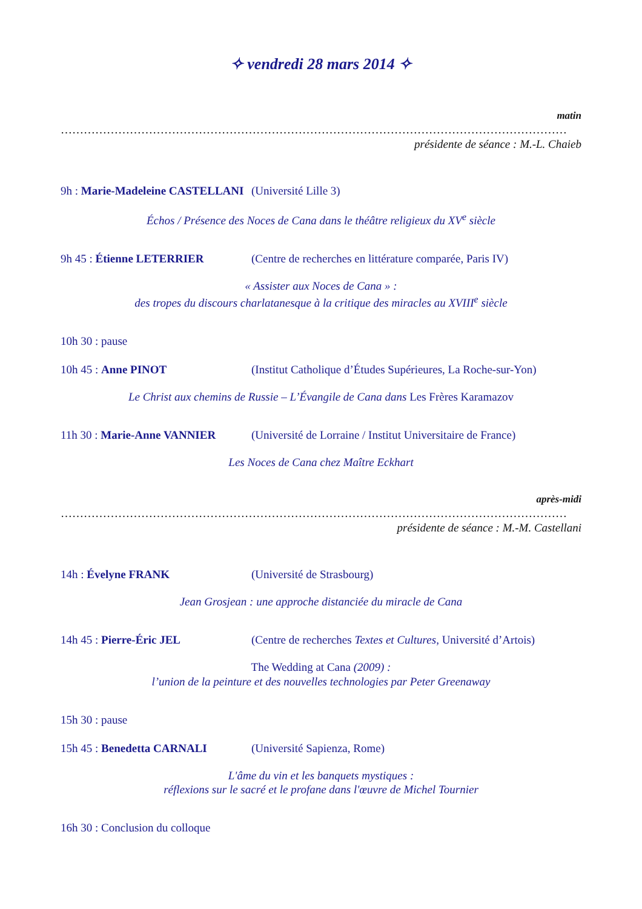✧ vendredi 28 mars 2014 ✧
matin
……………………………………………………………………………………………………………………
présidente de séance : M.-L. Chaieb
9h : Marie-Madeleine CASTELLANI (Université Lille 3)
Échos / Présence des Noces de Cana dans le théâtre religieux du XV<sup>e</sup> siècle
9h 45 : Étienne LETERRIER (Centre de recherches en littérature comparée, Paris IV)
« Assister aux Noces de Cana » :
des tropes du discours charlatanesque à la critique des miracles au XVIII<sup>e</sup> siècle
10h 30 : pause
10h 45 : Anne PINOT (Institut Catholique d’Études Supérieures, La Roche-sur-Yon)
Le Christ aux chemins de Russie – L’Évangile de Cana dans Les Frères Karamazov
11h 30 : Marie-Anne VANNIER (Université de Lorraine / Institut Universitaire de France)
Les Noces de Cana chez Maître Eckhart
après-midi
……………………………………………………………………………………………………………………
présidente de séance : M.-M. Castellani
14h : Évelyne FRANK (Université de Strasbourg)
Jean Grosjean : une approche distanciée du miracle de Cana
14h 45 : Pierre-Éric JEL (Centre de recherches Textes et Cultures, Université d’Artois)
The Wedding at Cana (2009) :
l’union de la peinture et des nouvelles technologies par Peter Greenaway
15h 30 : pause
15h 45 : Benedetta CARNALI (Université Sapienza, Rome)
L'âme du vin et les banquets mystiques :
réflexions sur le sacré et le profane dans l'œuvre de Michel Tournier
16h 30 : Conclusion du colloque